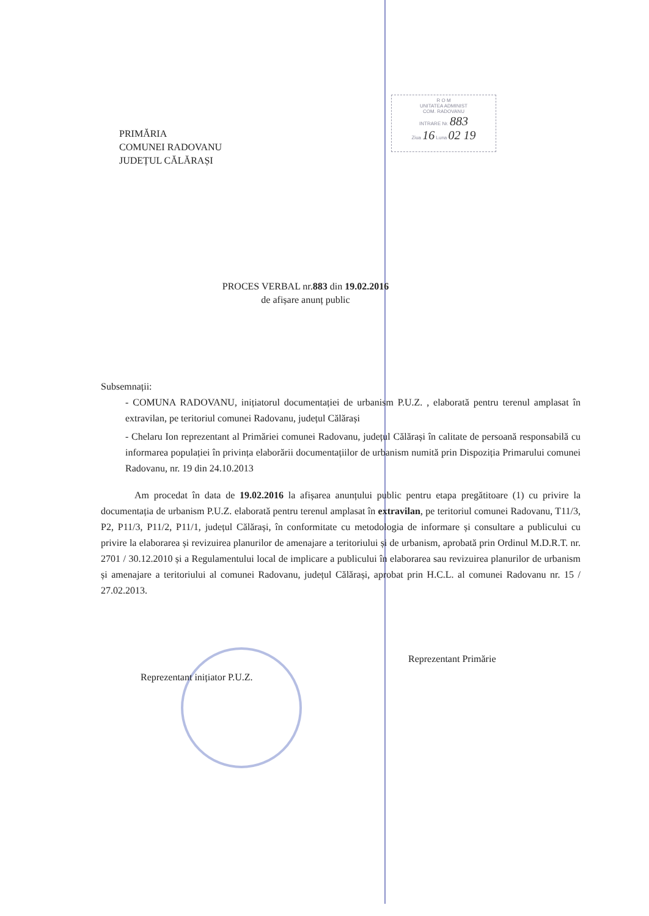PRIMĂRIA
COMUNEI RADOVANU
JUDEȚUL CĂLĂRAȘI
R O M
UNITATEA ADMINIST
COM. RADOVANU
INTRARE Nr. 883
Ziua 16 Luna 02 19
PROCES VERBAL nr.883 din 19.02.2016
de afișare anunț public
Subsemnații:
- COMUNA RADOVANU, inițiatorul documentației de urbanism P.U.Z. , elaborată pentru terenul amplasat în extravilan, pe teritoriul comunei Radovanu, județul Călărași
- Chelaru Ion reprezentant al Primăriei comunei Radovanu, județul Călărași în calitate de persoană responsabilă cu informarea populației în privința elaborării documentațiilor de urbanism numită prin Dispoziția Primarului comunei Radovanu, nr. 19 din 24.10.2013
Am procedat în data de 19.02.2016 la afișarea anunțului public pentru etapa pregătitoare (1) cu privire la documentația de urbanism P.U.Z. elaborată pentru terenul amplasat în extravilan, pe teritoriul comunei Radovanu, T11/3, P2, P11/3, P11/2, P11/1, județul Călărași, în conformitate cu metodologia de informare și consultare a publicului cu privire la elaborarea și revizuirea planurilor de amenajare a teritoriului și de urbanism, aprobată prin Ordinul M.D.R.T. nr. 2701 / 30.12.2010 și a Regulamentului local de implicare a publicului în elaborarea sau revizuirea planurilor de urbanism și amenajare a teritoriului al comunei Radovanu, județul Călărași, aprobat prin H.C.L. al comunei Radovanu nr. 15 / 27.02.2013.
Reprezentant inițiator P.U.Z.
Reprezentant Primărie